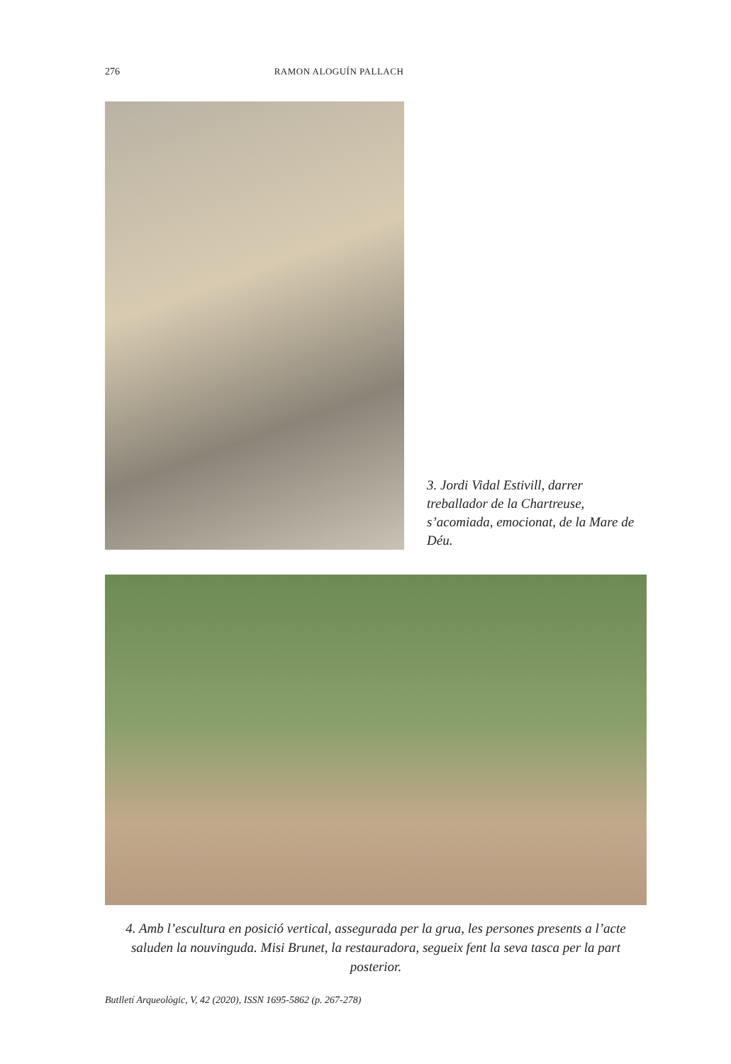276 RAMON ALOGUÍN PALLACH
3. Jordi Vidal Estivill, darrer treballador de la Chartreuse, s’acomiada, emocionat, de la Mare de Déu.
4. Amb l’escultura en posició vertical, assegurada per la grua, les persones presents a l’acte saluden la nouvinguda. Misi Brunet, la restauradora, segueix fent la seva tasca per la part posterior.
Butlletí Arqueològic, V, 42 (2020), ISSN 1695-5862 (p. 267-278)